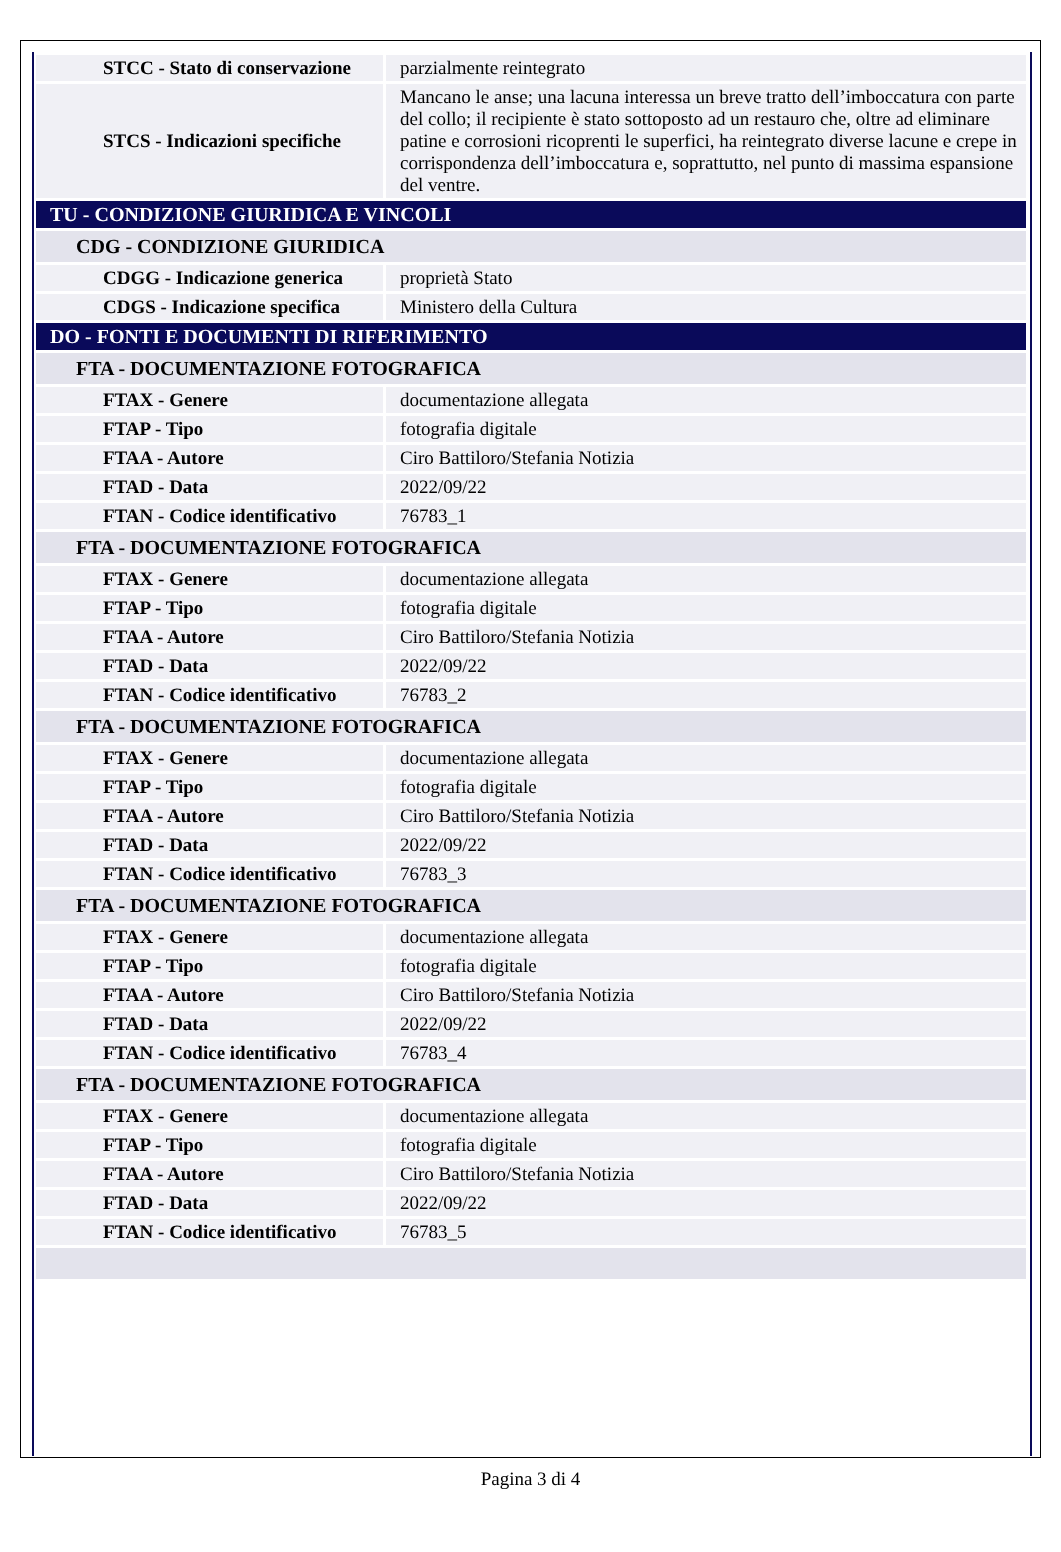| STCC - Stato di conservazione | parzialmente reintegrato |
| STCS - Indicazioni specifiche | Mancano le anse; una lacuna interessa un breve tratto dell’imboccatura con parte del collo; il recipiente è stato sottoposto ad un restauro che, oltre ad eliminare patine e corrosioni ricoprenti le superfici, ha reintegrato diverse lacune e crepe in corrispondenza dell’imboccatura e, soprattutto, nel punto di massima espansione del ventre. |
| TU - CONDIZIONE GIURIDICA E VINCOLI | |
| CDG - CONDIZIONE GIURIDICA | |
| CDGG - Indicazione generica | proprietà Stato |
| CDGS - Indicazione specifica | Ministero della Cultura |
| DO - FONTI E DOCUMENTI DI RIFERIMENTO | |
| FTA - DOCUMENTAZIONE FOTOGRAFICA | |
| FTAX - Genere | documentazione allegata |
| FTAP - Tipo | fotografia digitale |
| FTAA - Autore | Ciro Battiloro/Stefania Notizia |
| FTAD - Data | 2022/09/22 |
| FTAN - Codice identificativo | 76783_1 |
| FTA - DOCUMENTAZIONE FOTOGRAFICA | |
| FTAX - Genere | documentazione allegata |
| FTAP - Tipo | fotografia digitale |
| FTAA - Autore | Ciro Battiloro/Stefania Notizia |
| FTAD - Data | 2022/09/22 |
| FTAN - Codice identificativo | 76783_2 |
| FTA - DOCUMENTAZIONE FOTOGRAFICA | |
| FTAX - Genere | documentazione allegata |
| FTAP - Tipo | fotografia digitale |
| FTAA - Autore | Ciro Battiloro/Stefania Notizia |
| FTAD - Data | 2022/09/22 |
| FTAN - Codice identificativo | 76783_3 |
| FTA - DOCUMENTAZIONE FOTOGRAFICA | |
| FTAX - Genere | documentazione allegata |
| FTAP - Tipo | fotografia digitale |
| FTAA - Autore | Ciro Battiloro/Stefania Notizia |
| FTAD - Data | 2022/09/22 |
| FTAN - Codice identificativo | 76783_4 |
| FTA - DOCUMENTAZIONE FOTOGRAFICA | |
| FTAX - Genere | documentazione allegata |
| FTAP - Tipo | fotografia digitale |
| FTAA - Autore | Ciro Battiloro/Stefania Notizia |
| FTAD - Data | 2022/09/22 |
| FTAN - Codice identificativo | 76783_5 |
Pagina 3 di 4